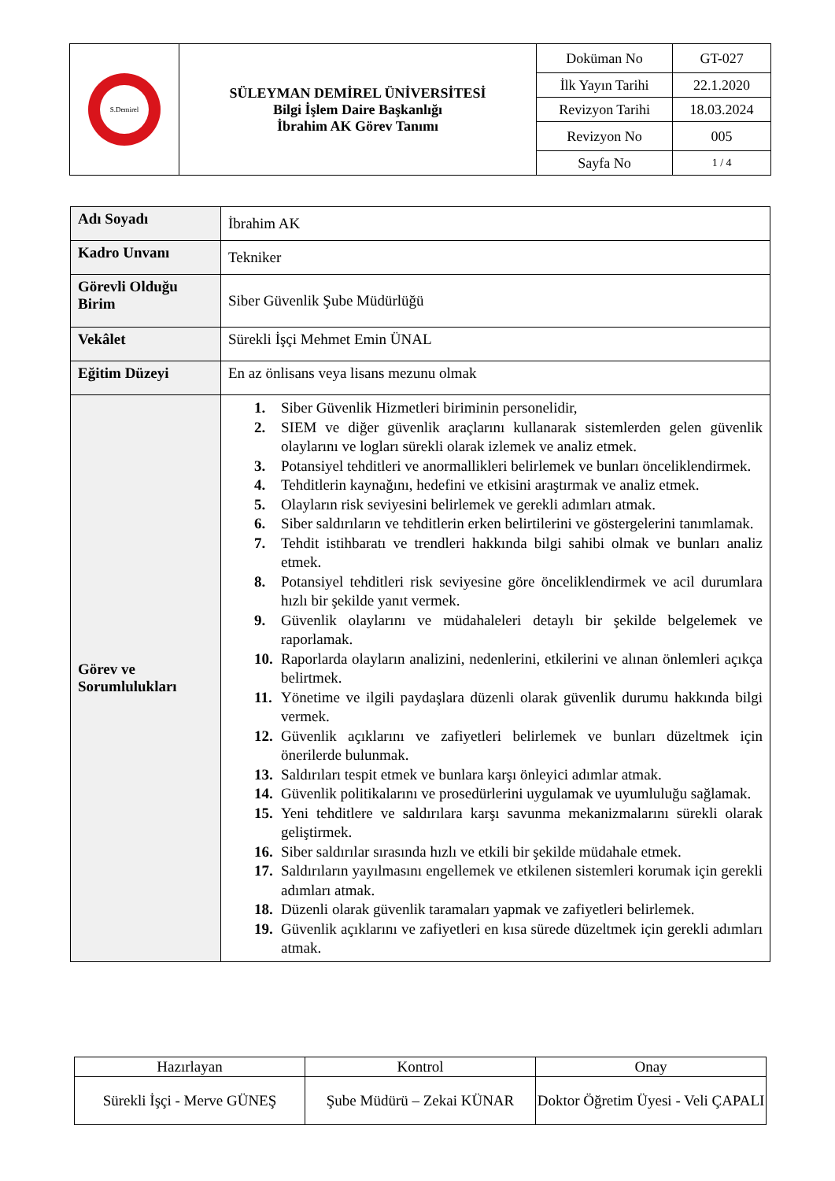| S.Demirel | SÜLEYMAN DEMİREL ÜNİVERSİTESİ Bilgi İşlem Daire Başkanlığı İbrahim AK Görev Tanımı | Doküman No | GT-027 |
| | | İlk Yayın Tarihi | 22.1.2020 |
| | | Revizyon Tarihi | 18.03.2024 |
| | | Revizyon No | 005 |
| | | Sayfa No | 1 / 4 |
| Adı Soyadı | İbrahim AK |
| Kadro Unvanı | Tekniker |
| Görevli Olduğu Birim | Siber Güvenlik Şube Müdürlüğü |
| Vekâlet | Sürekli İşçi Mehmet Emin ÜNAL |
| Eğitim Düzeyi | En az önlisans veya lisans mezunu olmak |
| Görev ve Sorumlulukları | 1. Siber Güvenlik Hizmetleri biriminin personelidir, 2. SIEM ve diğer güvenlik araçlarını kullanarak sistemlerden gelen güvenlik olaylarını ve logları sürekli olarak izlemek ve analiz etmek. 3. Potansiyel tehditleri ve anormallikleri belirlemek ve bunları önceliklendirmek. 4. Tehditlerin kaynağını, hedefini ve etkisini araştırmak ve analiz etmek. 5. Olayların risk seviyesini belirlemek ve gerekli adımları atmak. 6. Siber saldırıların ve tehditlerin erken belirtilerini ve göstergelerini tanımlamak. 7. Tehdit istihbaratı ve trendleri hakkında bilgi sahibi olmak ve bunları analiz etmek. 8. Potansiyel tehditleri risk seviyesine göre önceliklendirmek ve acil durumlara hızlı bir şekilde yanıt vermek. 9. Güvenlik olaylarını ve müdahaleleri detaylı bir şekilde belgelemek ve raporlamak. 10. Raporlarda olayların analizini, nedenlerini, etkilerini ve alınan önlemleri açıkça belirtmek. 11. Yönetime ve ilgili paydaşlara düzenli olarak güvenlik durumu hakkında bilgi vermek. 12. Güvenlik açıklarını ve zafiyetleri belirlemek ve bunları düzeltmek için önerilerde bulunmak. 13. Saldırıları tespit etmek ve bunlara karşı önleyici adımlar atmak. 14. Güvenlik politikalarını ve prosedürlerini uygulamak ve uyumluluğu sağlamak. 15. Yeni tehditlere ve saldırılara karşı savunma mekanizmalarını sürekli olarak geliştirmek. 16. Siber saldırılar sırasında hızlı ve etkili bir şekilde müdahale etmek. 17. Saldırıların yayılmasını engellemek ve etkilenen sistemleri korumak için gerekli adımları atmak. 18. Düzenli olarak güvenlik taramaları yapmak ve zafiyetleri belirlemek. 19. Güvenlik açıklarını ve zafiyetleri en kısa sürede düzeltmek için gerekli adımları atmak. |
| Hazırlayan | Kontrol | Onay |
| Sürekli İşçi - Merve GÜNEŞ | Şube Müdürü – Zekai KÜNAR | Doktor Öğretim Üyesi - Veli ÇAPALI |